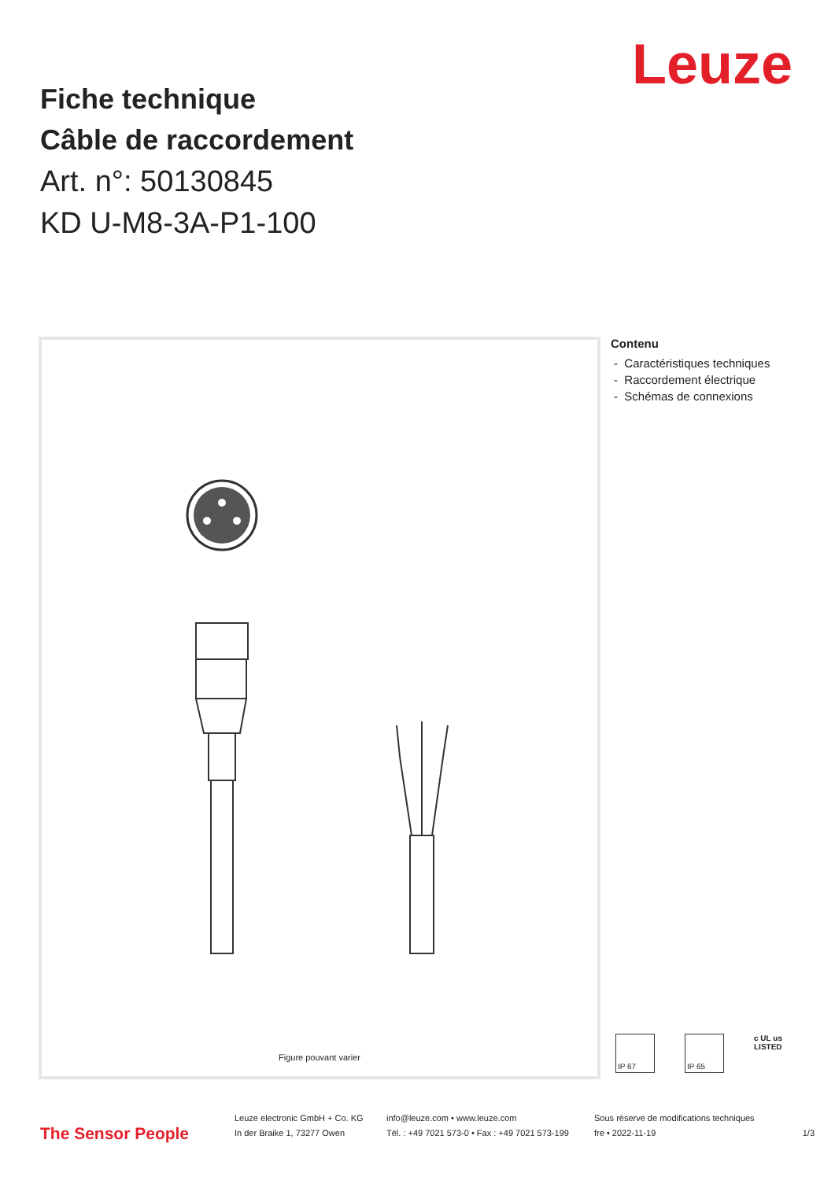Leuze
Fiche technique
Câble de raccordement
Art. n°: 50130845
KD U-M8-3A-P1-100
Figure pouvant varier
Contenu
- Caractéristiques techniques
- Raccordement électrique
- Schémas de connexions
IP 67 IP 65
c UL us
LISTED
The Sensor People
Leuze electronic GmbH + Co. KG
In der Braike 1, 73277 Owen
info@leuze.com • www.leuze.com
Tél. : +49 7021 573-0 • Fax : +49 7021 573-199
Sous réserve de modifications techniques
fre • 2022-11-19
1/3